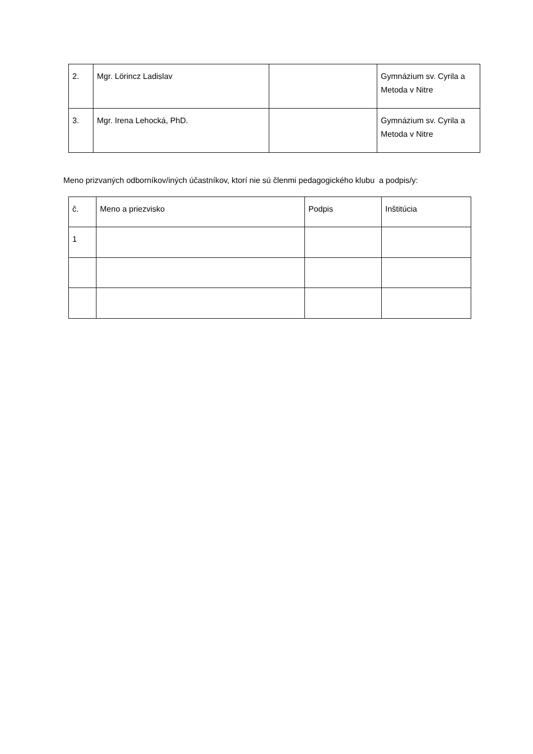| 2. | Mgr. Lörincz Ladislav | | Gymnázium sv. Cyrila a Metoda v Nitre |
| 3. | Mgr. Irena Lehocká, PhD. | | Gymnázium sv. Cyrila a Metoda v Nitre |
Meno prizvaných odborníkov/iných účastníkov, ktorí nie sú členmi pedagogického klubu a podpis/y:
| č. | Meno a priezvisko | Podpis | Inštitúcia |
| 1 | | | |